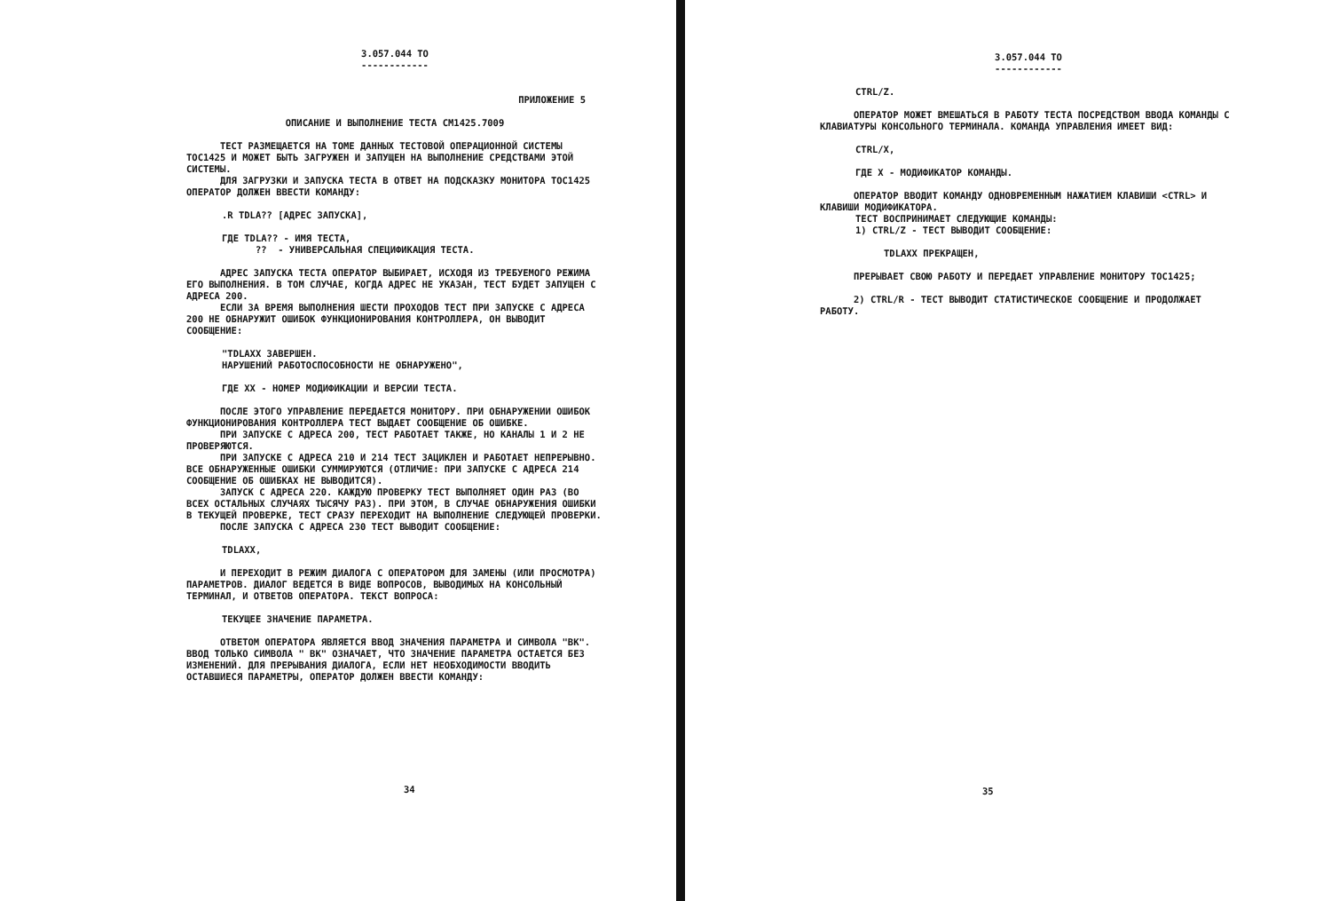3.057.044 ТО
------------
ПРИЛОЖЕНИЕ 5
ОПИСАНИЕ И ВЫПОЛНЕНИЕ ТЕСТА СМ1425.7009
ТЕСТ РАЗМЕЩАЕТСЯ НА ТОМЕ ДАННЫХ ТЕСТОВОЙ ОПЕРАЦИОННОЙ СИСТЕМЫ ТОС1425 И МОЖЕТ БЫТЬ ЗАГРУЖЕН И ЗАПУЩЕН НА ВЫПОЛНЕНИЕ СРЕДСТВАМИ ЭТОЙ СИСТЕМЫ.
ДЛЯ ЗАГРУЗКИ И ЗАПУСКА ТЕСТА В ОТВЕТ НА ПОДСКАЗКУ МОНИТОРА ТОС1425 ОПЕРАТОР ДОЛЖЕН ВВЕСТИ КОМАНДУ:
.R TDLA?? [АДРЕС ЗАПУСКА],
ГДЕ TDLA?? - ИМЯ ТЕСТА,
?? - УНИВЕРСАЛЬНАЯ СПЕЦИФИКАЦИЯ ТЕСТА.
АДРЕС ЗАПУСКА ТЕСТА ОПЕРАТОР ВЫБИРАЕТ, ИСХОДЯ ИЗ ТРЕБУЕМОГО РЕЖИМА ЕГО ВЫПОЛНЕНИЯ. В ТОМ СЛУЧАЕ, КОГДА АДРЕС НЕ УКАЗАН, ТЕСТ БУДЕТ ЗАПУЩЕН С АДРЕСА 200.
ЕСЛИ ЗА ВРЕМЯ ВЫПОЛНЕНИЯ ШЕСТИ ПРОХОДОВ ТЕСТ ПРИ ЗАПУСКЕ С АДРЕСА 200 НЕ ОБНАРУЖИТ ОШИБОК ФУНКЦИОНИРОВАНИЯ КОНТРОЛЛЕРА, ОН ВЫВОДИТ СООБЩЕНИЕ:
"TDLAXX ЗАВЕРШЕН.
НАРУШЕНИЙ РАБОТОСПОСОБНОСТИ НЕ ОБНАРУЖЕНО",
ГДЕ XX - НОМЕР МОДИФИКАЦИИ И ВЕРСИИ ТЕСТА.
ПОСЛЕ ЭТОГО УПРАВЛЕНИЕ ПЕРЕДАЕТСЯ МОНИТОРУ. ПРИ ОБНАРУЖЕНИИ ОШИБОК ФУНКЦИОНИРОВАНИЯ КОНТРОЛЛЕРА ТЕСТ ВЫДАЕТ СООБЩЕНИЕ ОБ ОШИБКЕ.
ПРИ ЗАПУСКЕ С АДРЕСА 200, ТЕСТ РАБОТАЕТ ТАКЖЕ, НО КАНАЛЫ 1 И 2 НЕ ПРОВЕРЯЮТСЯ.
ПРИ ЗАПУСКЕ С АДРЕСА 210 И 214 ТЕСТ ЗАЦИКЛЕН И РАБОТАЕТ НЕПРЕРЫВНО. ВСЕ ОБНАРУЖЕННЫЕ ОШИБКИ СУММИРУЮТСЯ (ОТЛИЧИЕ: ПРИ ЗАПУСКЕ С АДРЕСА 214 СООБЩЕНИЕ ОБ ОШИБКАХ НЕ ВЫВОДИТСЯ).
ЗАПУСК С АДРЕСА 220. КАЖДУЮ ПРОВЕРКУ ТЕСТ ВЫПОЛНЯЕТ ОДИН РАЗ (ВО ВСЕХ ОСТАЛЬНЫХ СЛУЧАЯХ ТЫСЯЧУ РАЗ). ПРИ ЭТОМ, В СЛУЧАЕ ОБНАРУЖЕНИЯ ОШИБКИ В ТЕКУЩЕЙ ПРОВЕРКЕ, ТЕСТ СРАЗУ ПЕРЕХОДИТ НА ВЫПОЛНЕНИЕ СЛЕДУЮЩЕЙ ПРОВЕРКИ.
ПОСЛЕ ЗАПУСКА С АДРЕСА 230 ТЕСТ ВЫВОДИТ СООБЩЕНИЕ:
TDLAXX,
И ПЕРЕХОДИТ В РЕЖИМ ДИАЛОГА С ОПЕРАТОРОМ ДЛЯ ЗАМЕНЫ (ИЛИ ПРОСМОТРА) ПАРАМЕТРОВ. ДИАЛОГ ВЕДЕТСЯ В ВИДЕ ВОПРОСОВ, ВЫВОДИМЫХ НА КОНСОЛЬНЫЙ ТЕРМИНАЛ, И ОТВЕТОВ ОПЕРАТОРА. ТЕКСТ ВОПРОСА:
ТЕКУЩЕЕ ЗНАЧЕНИЕ ПАРАМЕТРА.
ОТВЕТОМ ОПЕРАТОРА ЯВЛЯЕТСЯ ВВОД ЗНАЧЕНИЯ ПАРАМЕТРА И СИМВОЛА "ВК". ВВОД ТОЛЬКО СИМВОЛА " ВК" ОЗНАЧАЕТ, ЧТО ЗНАЧЕНИЕ ПАРАМЕТРА ОСТАЕТСЯ БЕЗ ИЗМЕНЕНИЙ. ДЛЯ ПРЕРЫВАНИЯ ДИАЛОГА, ЕСЛИ НЕТ НЕОБХОДИМОСТИ ВВОДИТЬ ОСТАВШИЕСЯ ПАРАМЕТРЫ, ОПЕРАТОР ДОЛЖЕН ВВЕСТИ КОМАНДУ:
34
3.057.044 ТО
------------
CTRL/Z.
ОПЕРАТОР МОЖЕТ ВМЕШАТЬСЯ В РАБОТУ ТЕСТА ПОСРЕДСТВОМ ВВОДА КОМАНДЫ С КЛАВИАТУРЫ КОНСОЛЬНОГО ТЕРМИНАЛА. КОМАНДА УПРАВЛЕНИЯ ИМЕЕТ ВИД:
CTRL/X,
ГДЕ X - МОДИФИКАТОР КОМАНДЫ.
ОПЕРАТОР ВВОДИТ КОМАНДУ ОДНОВРЕМЕННЫМ НАЖАТИЕМ КЛАВИШИ <CTRL> И КЛАВИШИ МОДИФИКАТОРА.
ТЕСТ ВОСПРИНИМАЕТ СЛЕДУЮЩИЕ КОМАНДЫ:
1) CTRL/Z - ТЕСТ ВЫВОДИТ СООБЩЕНИЕ:
TDLAXX ПРЕКРАЩЕН,
ПРЕРЫВАЕТ СВОЮ РАБОТУ И ПЕРЕДАЕТ УПРАВЛЕНИЕ МОНИТОРУ ТОС1425;
2) CTRL/R - ТЕСТ ВЫВОДИТ СТАТИСТИЧЕСКОЕ СООБЩЕНИЕ И ПРОДОЛЖАЕТ РАБОТУ.
35